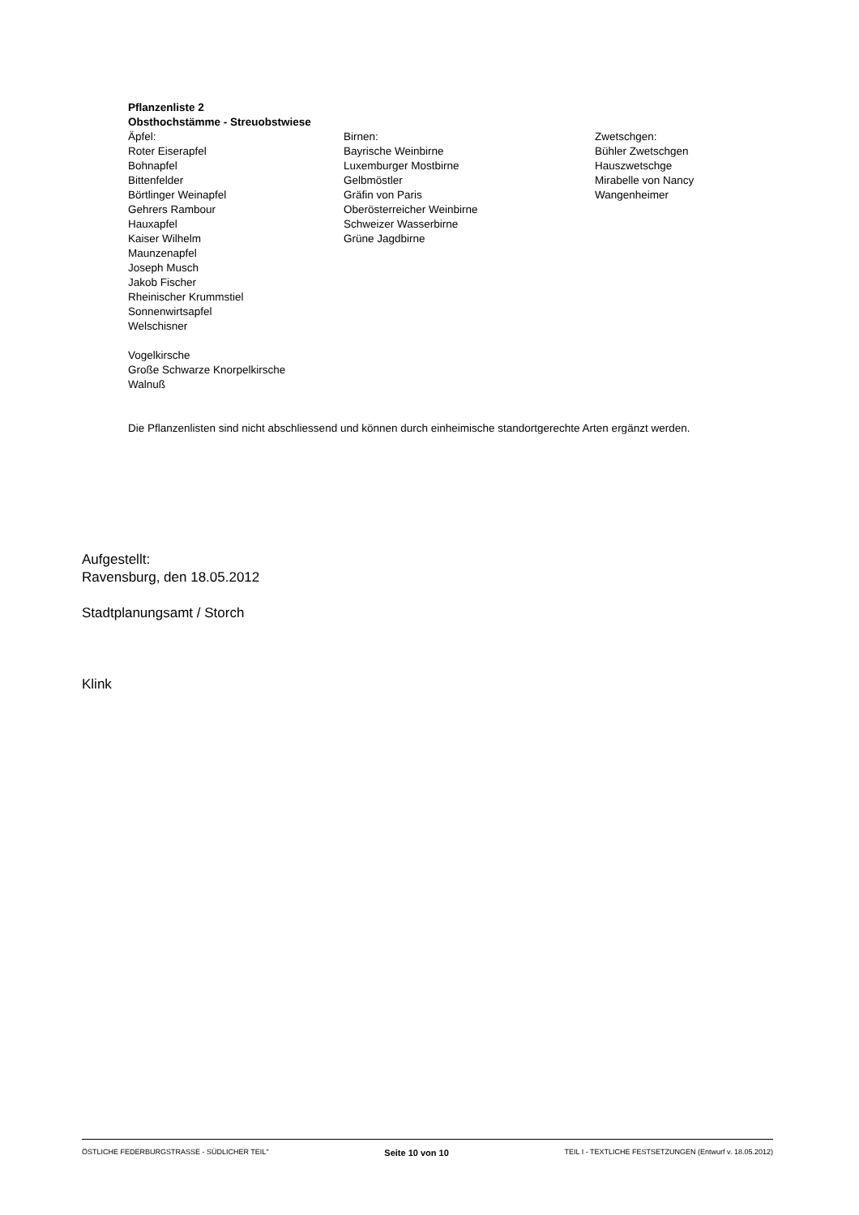Pflanzenliste 2
Obsthochstämme - Streuobstwiese
Äpfel:
Roter Eiserapfel
Bohnapfel
Bittenfelder
Börtlinger Weinapfel
Gehrers Rambour
Hauxapfel
Kaiser Wilhelm
Maunzenapfel
Joseph Musch
Jakob Fischer
Rheinischer Krummstiel
Sonnenwirtsapfel
Welschisner
Birnen:
Bayrische Weinbirne
Luxemburger Mostbirne
Gelbmöstler
Gräfin von Paris
Oberösterreicher Weinbirne
Schweizer Wasserbirne
Grüne Jagdbirne
Zwetschgen:
Bühler Zwetschgen
Hauszwetschge
Mirabelle von Nancy
Wangenheimer
Vogelkirsche
Große Schwarze Knorpelkirsche
Walnuß
Die Pflanzenlisten sind nicht abschliessend und können durch einheimische standortgerechte Arten ergänzt werden.
Aufgestellt:
Ravensburg, den 18.05.2012
Stadtplanungsamt / Storch
Klink
ÖSTLICHE FEDERBURGSTRASSE - SÜDLICHER TEIL" Seite 10 von 10 TEIL I - TEXTLICHE FESTSETZUNGEN (Entwurf v. 18.05.2012)